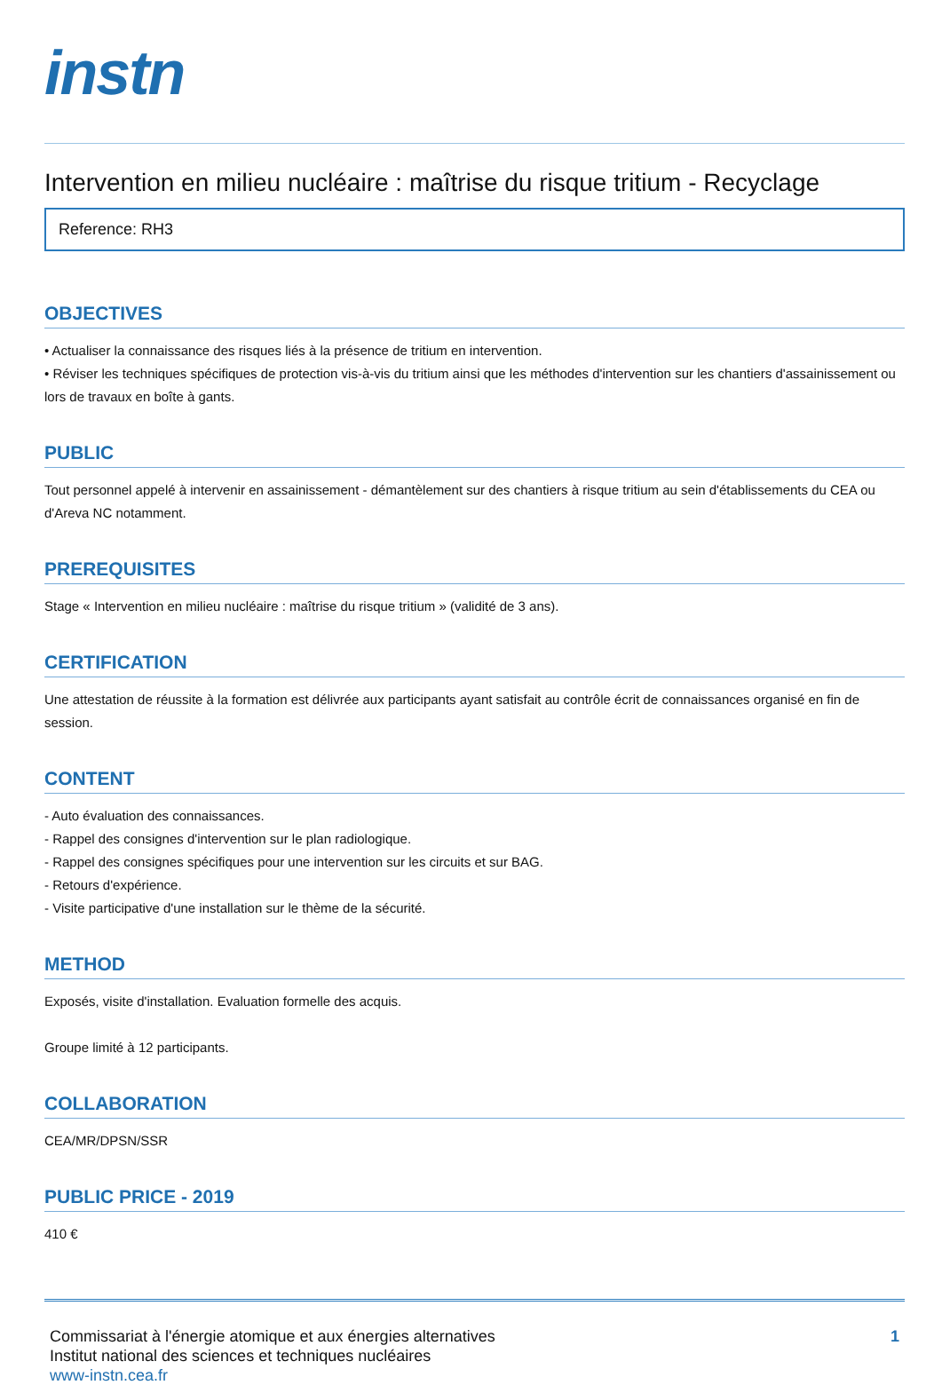instn
Intervention en milieu nucléaire : maîtrise du risque tritium - Recyclage
Reference: RH3
OBJECTIVES
• Actualiser la connaissance des risques liés à la présence de tritium en intervention.
• Réviser les techniques spécifiques de protection vis-à-vis du tritium ainsi que les méthodes d'intervention sur les chantiers d'assainissement ou lors de travaux en boîte à gants.
PUBLIC
Tout personnel appelé à intervenir en assainissement - démantèlement sur des chantiers à risque tritium au sein d'établissements du CEA ou d'Areva NC notamment.
PREREQUISITES
Stage « Intervention en milieu nucléaire : maîtrise du risque tritium » (validité de 3 ans).
CERTIFICATION
Une attestation de réussite à la formation est délivrée aux participants ayant satisfait au contrôle écrit de connaissances organisé en fin de session.
CONTENT
- Auto évaluation des connaissances.
- Rappel des consignes d'intervention sur le plan radiologique.
- Rappel des consignes spécifiques pour une intervention sur les circuits et sur BAG.
- Retours d'expérience.
- Visite participative d'une installation sur le thème de la sécurité.
METHOD
Exposés, visite d'installation. Evaluation formelle des acquis.
Groupe limité à 12 participants.
COLLABORATION
CEA/MR/DPSN/SSR
PUBLIC PRICE - 2019
410 €
Commissariat à l'énergie atomique et aux énergies alternatives
Institut national des sciences et techniques nucléaires
www-instn.cea.fr
1